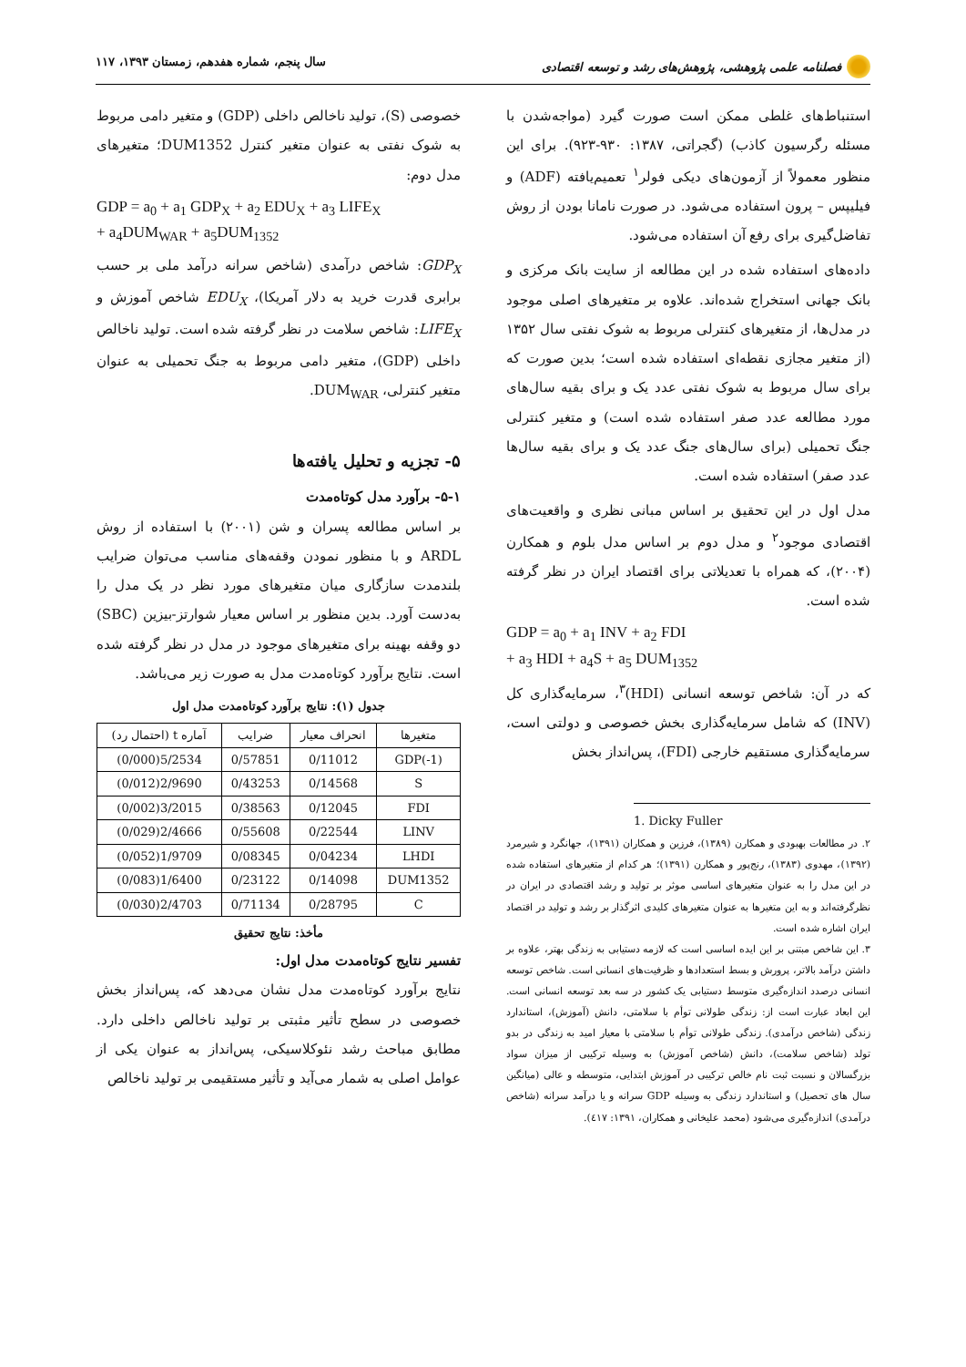فصلنامه علمی پژوهشی، پژوهش‌های رشد و توسعه اقتصادی
سال پنجم، شماره هفدهم، زمستان ۱۳۹۳، ۱۱۷
استنباط‌های غلطی ممکن است صورت گیرد (مواجه‌شدن با مسئله رگرسیون کاذب) (گجراتی، ۱۳۸۷: ۹۳۰-۹۲۳). برای این منظور معمولاً از آزمون‌های دیکی فولر<sup>۱</sup> تعمیم‌یافته (ADF) و فیلیپس – پرون استفاده می‌شود. در صورت نامانا بودن از روش تفاضل‌گیری برای رفع آن استفاده می‌شود.
داده‌های استفاده شده در این مطالعه از سایت بانک مرکزی و بانک جهانی استخراج شده‌اند. علاوه بر متغیرهای اصلی موجود در مدل‌ها، از متغیرهای کنترلی مربوط به شوک نفتی سال ۱۳۵۲ (از متغیر مجازی نقطه‌ای استفاده شده است؛ بدین صورت که برای سال مربوط به شوک نفتی عدد یک و برای بقیه سال‌های مورد مطالعه عدد صفر استفاده شده است) و متغیر کنترلی جنگ تحمیلی (برای سال‌های جنگ عدد یک و برای بقیه سال‌ها عدد صفر) استفاده شده است.
مدل اول در این تحقیق بر اساس مبانی نظری و واقعیت‌های اقتصادی موجود<sup>۲</sup> و مدل دوم بر اساس مدل بلوم و همکارن (۲۰۰۴)، که همراه با تعدیلاتی برای اقتصاد ایران در نظر گرفته شده است.
GDP = a<sub>0</sub> + a<sub>1</sub> INV + a<sub>2</sub> FDI
+ a<sub>3</sub> HDI + a<sub>4</sub>S + a<sub>5</sub> DUM<sub>1352</sub>
که در آن: شاخص توسعه انسانی (HDI)<sup>۳</sup>، سرمایه‌گذاری کل (INV) که شامل سرمایه‌گذاری بخش خصوصی و دولتی است، سرمایه‌گذاری مستقیم خارجی (FDI)، پس‌انداز بخش
1. Dicky Fuller
۲. در مطالعات بهبودی و همکارن (۱۳۸۹)، فرزین و همکاران (۱۳۹۱)، جهانگرد و شیرمرد (۱۳۹۲)، مهدوی (۱۳۸۳)، رنج‌پور و همکارن (۱۳۹۱)؛ هر کدام از متغیرهای استفاده شده در این مدل را به عنوان متغیرهای اساسی موثر بر تولید و رشد اقتصادی در ایران در نظرگرفته‌اند و به این متغیرها به عنوان متغیرهای کلیدی اثرگذار بر رشد و تولید در اقتصاد ایران اشاره شده است.
۳. این شاخص مبتنی بر این ایده اساسی است که لازمه دستیابی به زندگی بهتر، علاوه بر داشتن درآمد بالاتر، پرورش و بسط استعدادها و ظرفیت‌های انسانی است. شاخص توسعه انسانی درصدد اندازه‌گیری متوسط دستیابی یک کشور در سه بعد توسعه انسانی است. این ابعاد عبارت است از: زندگی طولانی توأم با سلامتی، دانش (آموزش)، استاندارد زندگی (شاخص درآمدی). زندگی طولانی توأم با سلامتی با معیار امید به زندگی در بدو تولد (شاخص سلامت)، دانش (شاخص آموزش) به وسیله ترکیبی از میزان سواد بزرگسالان و نسبت ثبت نام خالص ترکیبی در آموزش ابتدایی، متوسطه و عالی (میانگین سال های تحصیل) و استاندارد زندگی به وسیله GDP سرانه و یا درآمد سرانه (شاخص درآمدی) اندازه‌گیری می‌شود (محمد علیخانی و همکاران، ۱۳۹۱: ٤۱۷).
خصوصی (S)، تولید ناخالص داخلی (GDP) و متغیر دامی مربوط به شوک نفتی به عنوان متغیر کنترل DUM1352؛ متغیرهای مدل دوم:
GDP = a<sub>0</sub> + a<sub>1</sub> GDP<sub>X</sub> + a<sub>2</sub> EDU<sub>X</sub> + a<sub>3</sub> LIFE<sub>X</sub>
+ a<sub>4</sub>DUM<sub>WAR</sub> + a<sub>5</sub>DUM<sub>1352</sub>
GDP<sub>X</sub>: شاخص درآمدی (شاخص سرانه درآمد ملی بر حسب برابری قدرت خرید به دلار آمریکا)، EDU<sub>X</sub> شاخص آموزش و LIFE<sub>X</sub>: شاخص سلامت در نظر گرفته شده است. تولید ناخالص داخلی (GDP)، متغیر دامی مربوط به جنگ تحمیلی به عنوان متغیر کنترلی، DUM<sub>WAR</sub>.
۵- تجزیه و تحلیل یافته‌ها
۵-۱- برآورد مدل کوتاه‌مدت
بر اساس مطالعه پسران و شن (۲۰۰۱) با استفاده از روش ARDL و با منظور نمودن وقفه‌های مناسب می‌توان ضرایب بلندمدت سازگاری میان متغیرهای مورد نظر در یک مدل را به‌دست آورد. بدین منظور بر اساس معیار شوارتز-بیزین (SBC) دو وقفه بهینه برای متغیرهای موجود در مدل در نظر گرفته شده است. نتایج برآورد کوتاه‌مدت مدل به صورت زیر می‌باشد.
جدول (۱): نتایج برآورد کوتاه‌مدت مدل اول
| متغیرها | انحراف معیار | ضرایب | آماره t (احتمال رد) |
| --- | --- | --- | --- |
| GDP(-1) | 0/11012 | 0/57851 | 5/2534(0/000) |
| S | 0/14568 | 0/43253 | 2/9690(0/012) |
| FDI | 0/12045 | 0/38563 | 3/2015(0/002) |
| LINV | 0/22544 | 0/55608 | 2/4666(0/029) |
| LHDI | 0/04234 | 0/08345 | 1/9709(0/052) |
| DUM1352 | 0/14098 | 0/23122 | 1/6400(0/083) |
| C | 0/28795 | 0/71134 | 2/4703(0/030) |
مأخذ: نتایج تحقیق
تفسیر نتایج کوتاه‌مدت مدل اول:
نتایج برآورد کوتاه‌مدت مدل نشان می‌دهد که، پس‌انداز بخش خصوصی در سطح تأثیر مثبتی بر تولید ناخالص داخلی دارد. مطابق مباحث رشد نئوکلاسیکی، پس‌انداز به عنوان یکی از عوامل اصلی به شمار می‌آید و تأثیر مستقیمی بر تولید ناخالص